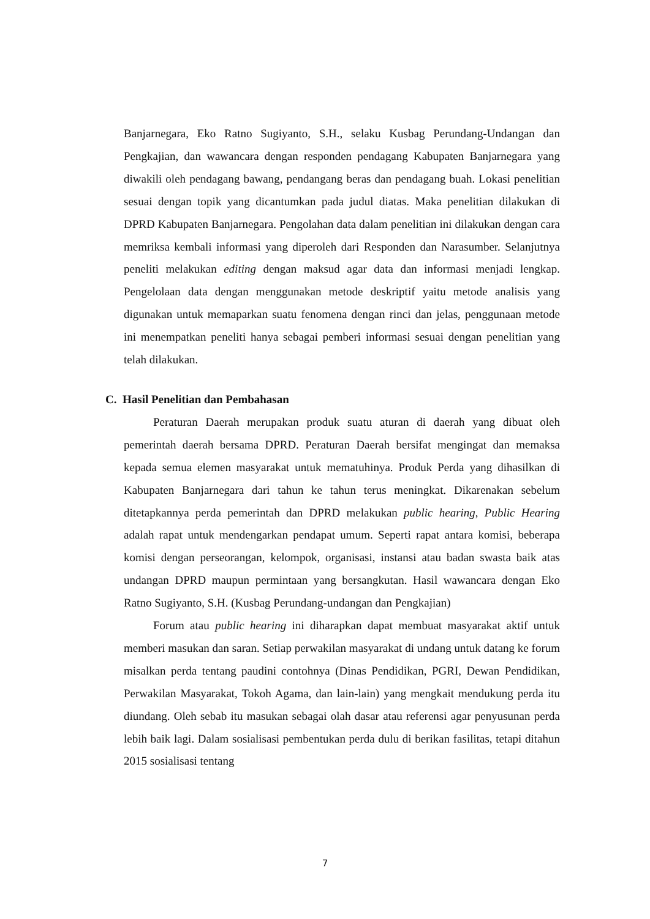Banjarnegara, Eko Ratno Sugiyanto, S.H., selaku Kusbag Perundang-Undangan dan Pengkajian, dan wawancara dengan responden pendagang Kabupaten Banjarnegara yang diwakili oleh pendagang bawang, pendangang beras dan pendagang buah. Lokasi penelitian sesuai dengan topik yang dicantumkan pada judul diatas. Maka penelitian dilakukan di DPRD Kabupaten Banjarnegara. Pengolahan data dalam penelitian ini dilakukan dengan cara memriksa kembali informasi yang diperoleh dari Responden dan Narasumber. Selanjutnya peneliti melakukan editing dengan maksud agar data dan informasi menjadi lengkap. Pengelolaan data dengan menggunakan metode deskriptif yaitu metode analisis yang digunakan untuk memaparkan suatu fenomena dengan rinci dan jelas, penggunaan metode ini menempatkan peneliti hanya sebagai pemberi informasi sesuai dengan penelitian yang telah dilakukan.
C. Hasil Penelitian dan Pembahasan
Peraturan Daerah merupakan produk suatu aturan di daerah yang dibuat oleh pemerintah daerah bersama DPRD. Peraturan Daerah bersifat mengingat dan memaksa kepada semua elemen masyarakat untuk mematuhinya. Produk Perda yang dihasilkan di Kabupaten Banjarnegara dari tahun ke tahun terus meningkat. Dikarenakan sebelum ditetapkannya perda pemerintah dan DPRD melakukan public hearing, Public Hearing adalah rapat untuk mendengarkan pendapat umum. Seperti rapat antara komisi, beberapa komisi dengan perseorangan, kelompok, organisasi, instansi atau badan swasta baik atas undangan DPRD maupun permintaan yang bersangkutan. Hasil wawancara dengan Eko Ratno Sugiyanto, S.H. (Kusbag Perundang-undangan dan Pengkajian)
Forum atau public hearing ini diharapkan dapat membuat masyarakat aktif untuk memberi masukan dan saran. Setiap perwakilan masyarakat di undang untuk datang ke forum misalkan perda tentang paudini contohnya (Dinas Pendidikan, PGRI, Dewan Pendidikan, Perwakilan Masyarakat, Tokoh Agama, dan lain-lain) yang mengkait mendukung perda itu diundang. Oleh sebab itu masukan sebagai olah dasar atau referensi agar penyusunan perda lebih baik lagi. Dalam sosialisasi pembentukan perda dulu di berikan fasilitas, tetapi ditahun 2015 sosialisasi tentang
7